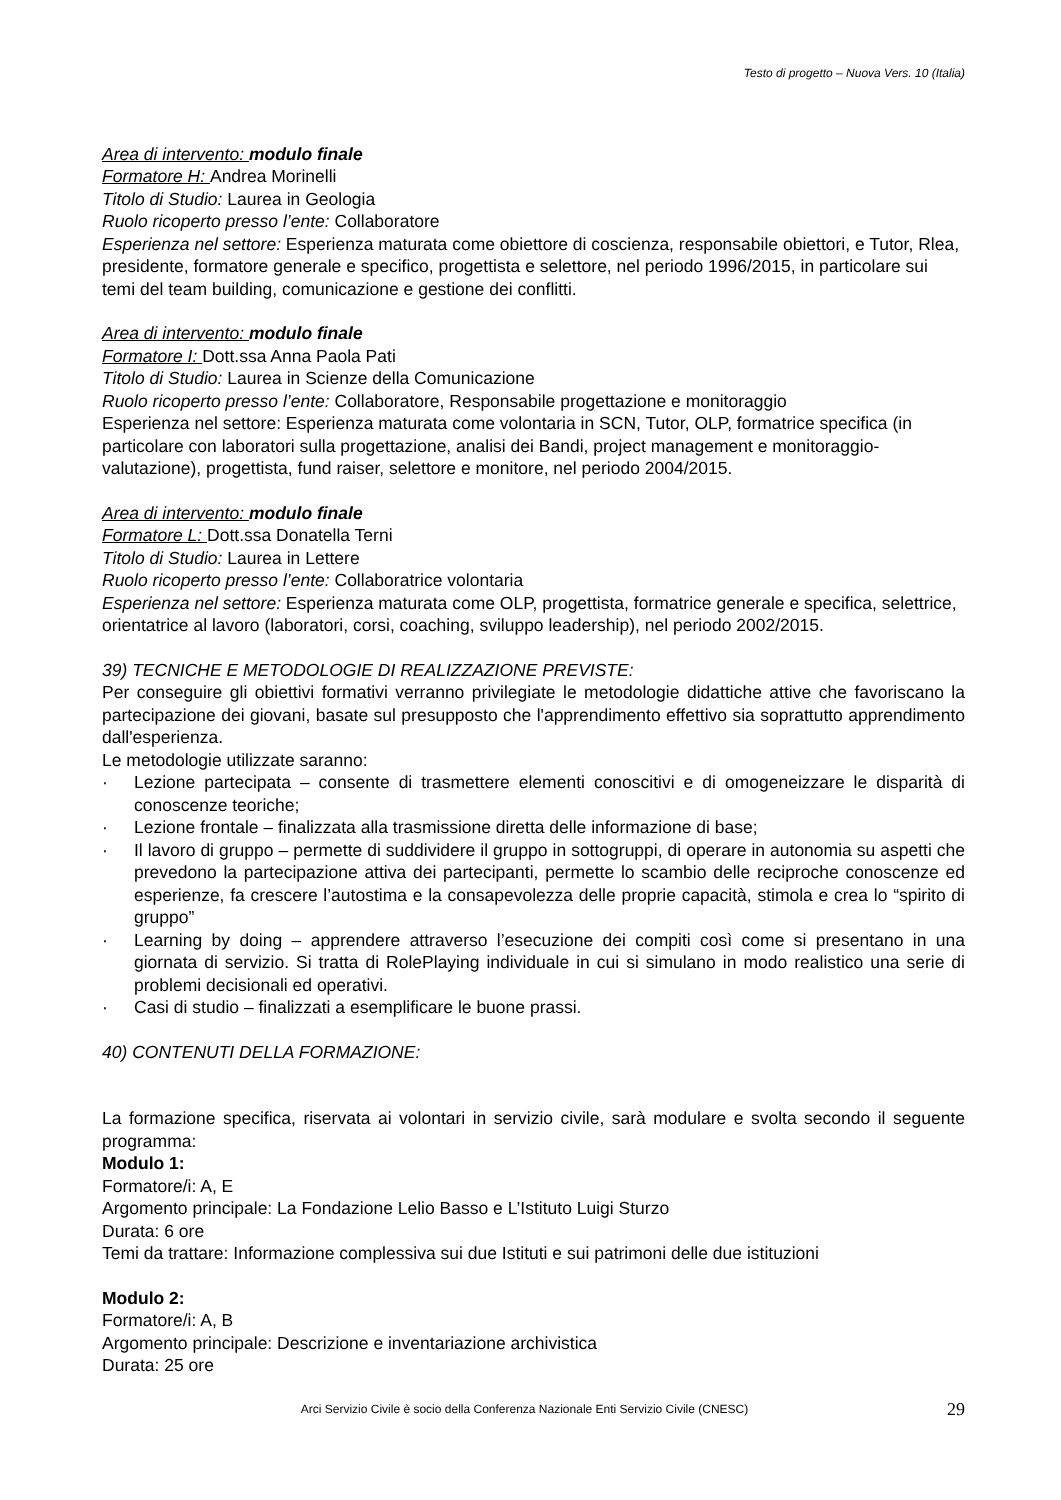Testo di progetto – Nuova Vers. 10 (Italia)
Area di intervento: modulo finale
Formatore H: Andrea Morinelli
Titolo di Studio: Laurea in Geologia
Ruolo ricoperto presso l’ente: Collaboratore
Esperienza nel settore: Esperienza maturata come obiettore di coscienza, responsabile obiettori, e Tutor, Rlea, presidente, formatore generale e specifico, progettista e selettore, nel periodo 1996/2015, in particolare sui temi del team building, comunicazione e gestione dei conflitti.
Area di intervento: modulo finale
Formatore I: Dott.ssa Anna Paola Pati
Titolo di Studio: Laurea in Scienze della Comunicazione
Ruolo ricoperto presso l’ente: Collaboratore, Responsabile progettazione e monitoraggio
Esperienza nel settore: Esperienza maturata come volontaria in SCN, Tutor, OLP, formatrice specifica (in particolare con laboratori sulla progettazione, analisi dei Bandi, project management e monitoraggio-valutazione), progettista, fund raiser, selettore e monitore, nel periodo 2004/2015.
Area di intervento: modulo finale
Formatore L: Dott.ssa Donatella Terni
Titolo di Studio: Laurea in Lettere
Ruolo ricoperto presso l’ente: Collaboratrice volontaria
Esperienza nel settore: Esperienza maturata come OLP, progettista, formatrice generale e specifica, selettrice, orientatrice al lavoro (laboratori, corsi, coaching, sviluppo leadership), nel periodo 2002/2015.
39) TECNICHE E METODOLOGIE DI REALIZZAZIONE PREVISTE:
Per conseguire gli obiettivi formativi verranno privilegiate le metodologie didattiche attive che favoriscano la partecipazione dei giovani, basate sul presupposto che l'apprendimento effettivo sia soprattutto apprendimento dall'esperienza.
Le metodologie utilizzate saranno:
· Lezione partecipata – consente di trasmettere elementi conoscitivi e di omogeneizzare le disparità di conoscenze teoriche;
· Lezione frontale – finalizzata alla trasmissione diretta delle informazione di base;
· Il lavoro di gruppo – permette di suddividere il gruppo in sottogruppi, di operare in autonomia su aspetti che prevedono la partecipazione attiva dei partecipanti, permette lo scambio delle reciproche conoscenze ed esperienze, fa crescere l’autostima e la consapevolezza delle proprie capacità, stimola e crea lo “spirito di gruppo”
· Learning by doing – apprendere attraverso l’esecuzione dei compiti così come si presentano in una giornata di servizio. Si tratta di RolePlaying individuale in cui si simulano in modo realistico una serie di problemi decisionali ed operativi.
· Casi di studio – finalizzati a esemplificare le buone prassi.
40) CONTENUTI DELLA FORMAZIONE:
La formazione specifica, riservata ai volontari in servizio civile, sarà modulare e svolta secondo il seguente programma:
Modulo 1:
Formatore/i: A, E
Argomento principale: La Fondazione Lelio Basso e L’Istituto Luigi Sturzo
Durata: 6 ore
Temi da trattare: Informazione complessiva sui due Istituti e sui patrimoni delle due istituzioni
Modulo 2:
Formatore/i: A, B
Argomento principale: Descrizione e inventariazione archivistica
Durata: 25 ore
Arci Servizio Civile è socio della Conferenza Nazionale Enti Servizio Civile (CNESC) 29